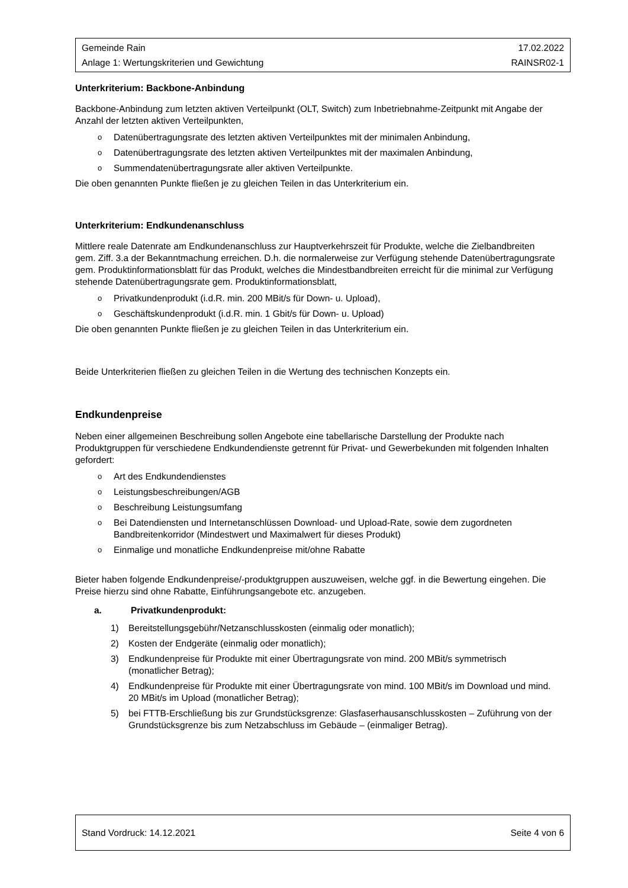Gemeinde Rain 17.02.2022
Anlage 1: Wertungskriterien und Gewichtung RAINSR02-1
Unterkriterium: Backbone-Anbindung
Backbone-Anbindung zum letzten aktiven Verteilpunkt (OLT, Switch) zum Inbetriebnahme-Zeitpunkt mit Angabe der Anzahl der letzten aktiven Verteilpunkten,
o Datenübertragungsrate des letzten aktiven Verteilpunktes mit der minimalen Anbindung,
o Datenübertragungsrate des letzten aktiven Verteilpunktes mit der maximalen Anbindung,
o Summendatenübertragungsrate aller aktiven Verteilpunkte.
Die oben genannten Punkte fließen je zu gleichen Teilen in das Unterkriterium ein.
Unterkriterium: Endkundenanschluss
Mittlere reale Datenrate am Endkundenanschluss zur Hauptverkehrszeit für Produkte, welche die Zielbandbreiten gem. Ziff. 3.a der Bekanntmachung erreichen. D.h. die normalerweise zur Verfügung stehende Datenübertragungsrate gem. Produktinformationsblatt für das Produkt, welches die Mindestbandbreiten erreicht für die minimal zur Verfügung stehende Datenübertragungsrate gem. Produktinformationsblatt,
o Privatkundenprodukt (i.d.R. min. 200 MBit/s für Down- u. Upload),
o Geschäftskundenprodukt (i.d.R. min. 1 Gbit/s für Down- u. Upload)
Die oben genannten Punkte fließen je zu gleichen Teilen in das Unterkriterium ein.
Beide Unterkriterien fließen zu gleichen Teilen in die Wertung des technischen Konzepts ein.
Endkundenpreise
Neben einer allgemeinen Beschreibung sollen Angebote eine tabellarische Darstellung der Produkte nach Produktgruppen für verschiedene Endkundendienste getrennt für Privat- und Gewerbekunden mit folgenden Inhalten gefordert:
o Art des Endkundendienstes
o Leistungsbeschreibungen/AGB
o Beschreibung Leistungsumfang
o Bei Datendiensten und Internetanschlüssen Download- und Upload-Rate, sowie dem zugordneten Bandbreitenkorridor (Mindestwert und Maximalwert für dieses Produkt)
o Einmalige und monatliche Endkundenpreise mit/ohne Rabatte
Bieter haben folgende Endkundenpreise/-produktgruppen auszuweisen, welche ggf. in die Bewertung eingehen. Die Preise hierzu sind ohne Rabatte, Einführungsangebote etc. anzugeben.
a. Privatkundenprodukt:
1) Bereitstellungsgebühr/Netzanschlusskosten (einmalig oder monatlich);
2) Kosten der Endgeräte (einmalig oder monatlich);
3) Endkundenpreise für Produkte mit einer Übertragungsrate von mind. 200 MBit/s symmetrisch (monatlicher Betrag);
4) Endkundenpreise für Produkte mit einer Übertragungsrate von mind. 100 MBit/s im Download und mind. 20 MBit/s im Upload (monatlicher Betrag);
5) bei FTTB-Erschließung bis zur Grundstücksgrenze: Glasfaserhausanschlusskosten – Zuführung von der Grundstücksgrenze bis zum Netzabschluss im Gebäude – (einmaliger Betrag).
Stand Vordruck: 14.12.2021 Seite 4 von 6